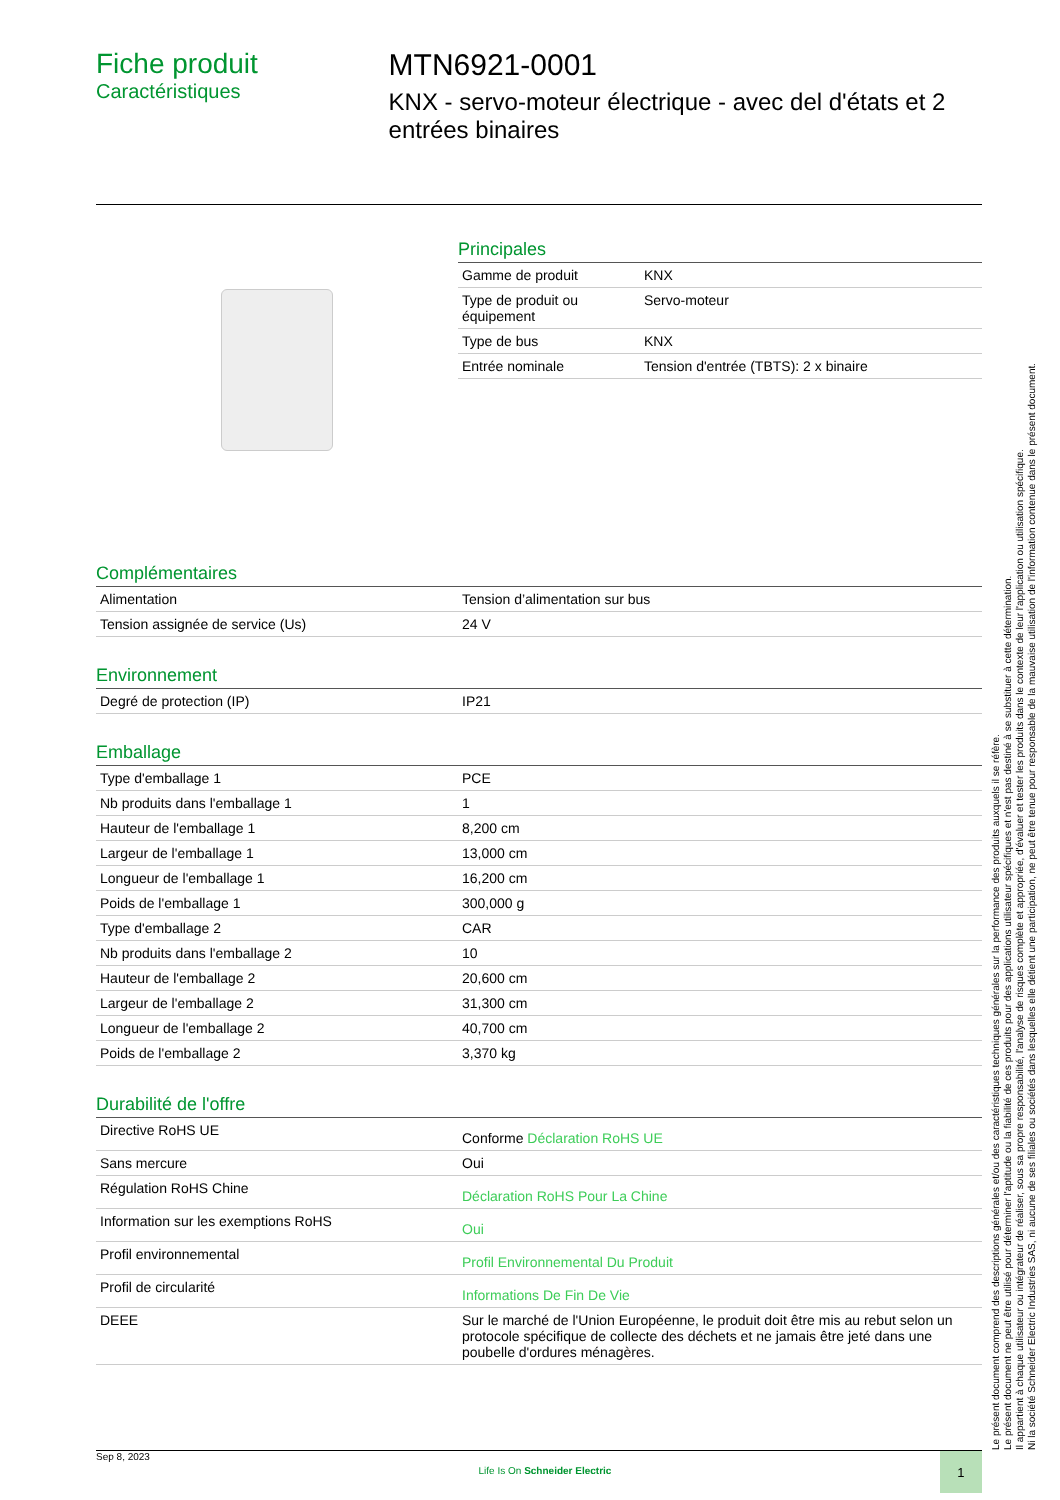Fiche produit
Caractéristiques
MTN6921-0001
KNX - servo-moteur électrique - avec del d'états et 2 entrées binaires
Principales
| Gamme de produit | KNX |
| Type de produit ou équipement | Servo-moteur |
| Type de bus | KNX |
| Entrée nominale | Tension d'entrée (TBTS): 2 x binaire |
Complémentaires
| Alimentation | Tension d’alimentation sur bus |
| Tension assignée de service (Us) | 24 V |
Environnement
| Degré de protection (IP) | IP21 |
Emballage
| Type d'emballage 1 | PCE |
| Nb produits dans l'emballage 1 | 1 |
| Hauteur de l'emballage 1 | 8,200 cm |
| Largeur de l'emballage 1 | 13,000 cm |
| Longueur de l'emballage 1 | 16,200 cm |
| Poids de l'emballage 1 | 300,000 g |
| Type d'emballage 2 | CAR |
| Nb produits dans l'emballage 2 | 10 |
| Hauteur de l'emballage 2 | 20,600 cm |
| Largeur de l'emballage 2 | 31,300 cm |
| Longueur de l'emballage 2 | 40,700 cm |
| Poids de l'emballage 2 | 3,370 kg |
Durabilité de l'offre
| Directive RoHS UE | Conforme Déclaration RoHS UE |
| Sans mercure | Oui |
| Régulation RoHS Chine | Déclaration RoHS Pour La Chine |
| Information sur les exemptions RoHS | Oui |
| Profil environnemental | Profil Environnemental Du Produit |
| Profil de circularité | Informations De Fin De Vie |
| DEEE | Sur le marché de l'Union Européenne, le produit doit être mis au rebut selon un protocole spécifique de collecte des déchets et ne jamais être jeté dans une poubelle d'ordures ménagères. |
Le présent document comprend des descriptions générales et/ou des caractéristiques techniques générales sur la performance des produits auxquels il se réfère.
Le présent document ne peut être utilisé pour déterminer l'aptitude ou la fiabilité de ces produits pour des applications utilisateur spécifiques et n'est pas destiné à se substituer à cette détermination.
Il appartient à chaque utilisateur ou intégrateur de réaliser, sous sa propre responsabilité, l'analyse de risques complète et appropriée, d'évaluer et tester les produits dans le contexte de leur l'application ou utilisation spécifique.
Ni la société Schneider Electric Industries SAS, ni aucune de ses filiales ou sociétés dans lesquelles elle détient une participation, ne peut être tenue pour responsable de la mauvaise utilisation de l'information contenue dans le présent document.
Sep 8, 2023 Life Is On Schneider Electric 1